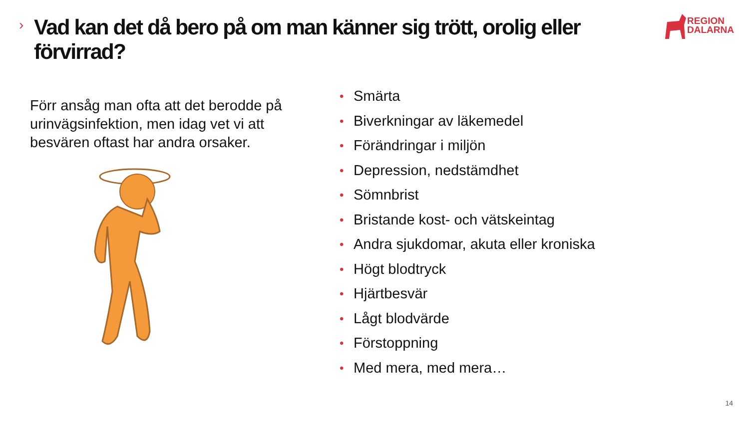›
Vad kan det då bero på om man känner sig trött, orolig eller förvirrad?
REGION
DALARNA
Förr ansåg man ofta att det berodde på urinvägsinfektion, men idag vet vi att besvären oftast har andra orsaker.
• Smärta
• Biverkningar av läkemedel
• Förändringar i miljön
• Depression, nedstämdhet
• Sömnbrist
• Bristande kost- och vätskeintag
• Andra sjukdomar, akuta eller kroniska
• Högt blodtryck
• Hjärtbesvär
• Lågt blodvärde
• Förstoppning
• Med mera, med mera…
14